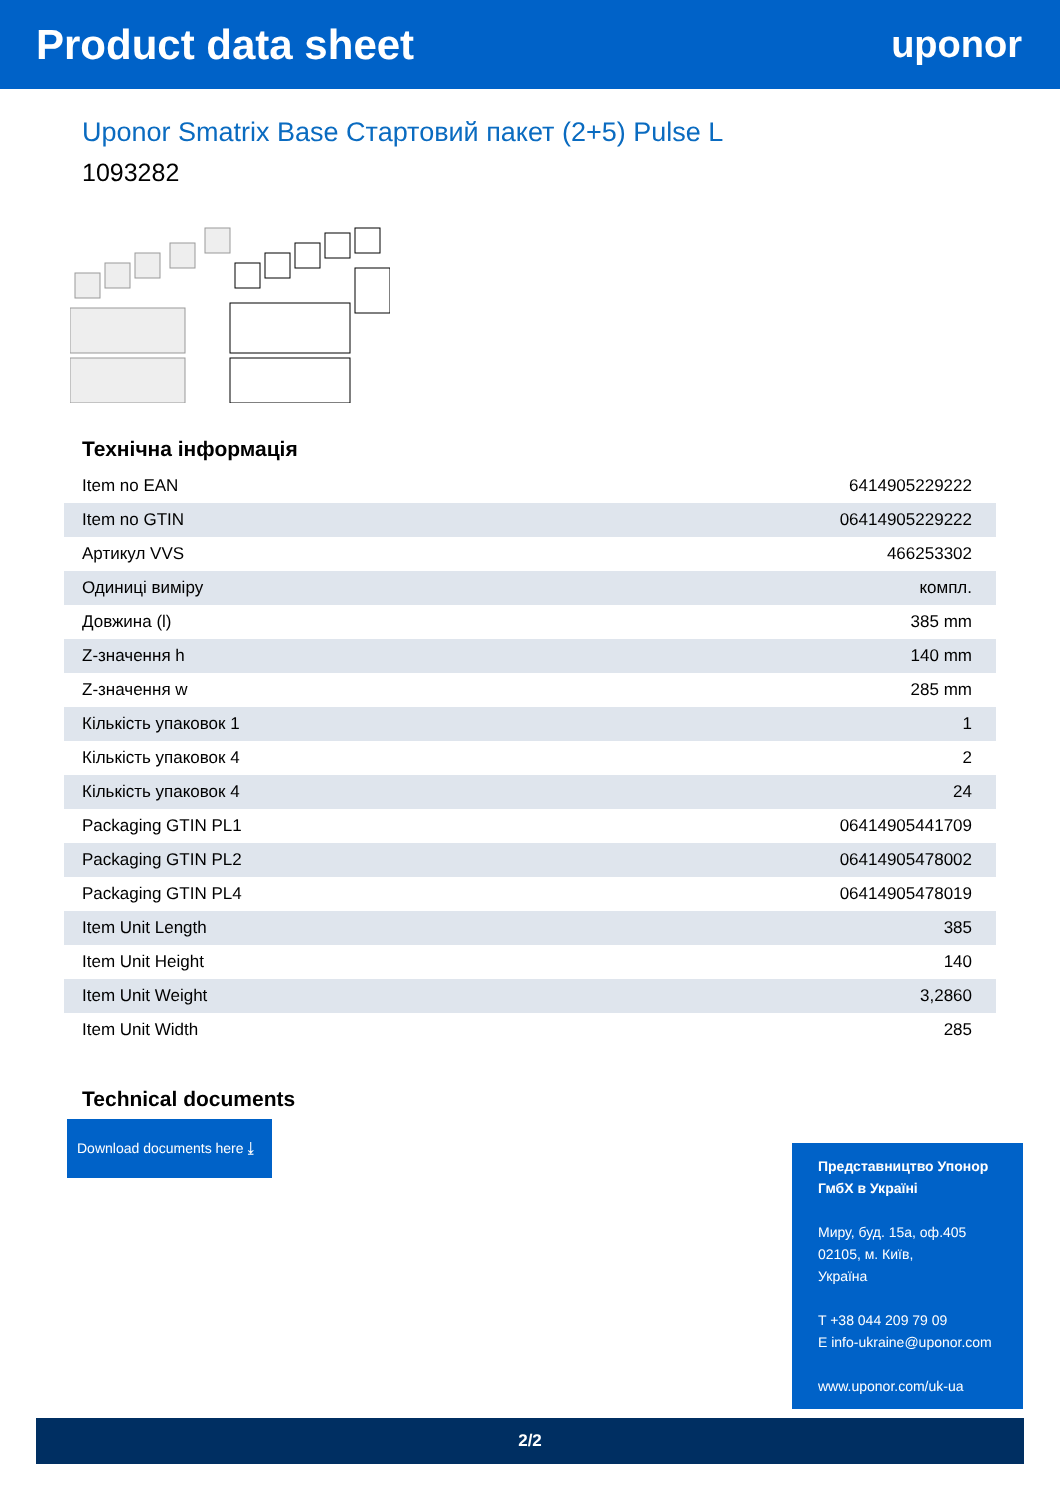Product data sheet uponor
Uponor Smatrix Base Стартовий пакет (2+5) Pulse L
1093282
Технічна інформація
| Item no EAN | 6414905229222 |
| Item no GTIN | 06414905229222 |
| Артикул VVS | 466253302 |
| Одиниці виміру | компл. |
| Довжина (l) | 385 mm |
| Z-значення h | 140 mm |
| Z-значення w | 285 mm |
| Кількість упаковок 1 | 1 |
| Кількість упаковок 4 | 2 |
| Кількість упаковок 4 | 24 |
| Packaging GTIN PL1 | 06414905441709 |
| Packaging GTIN PL2 | 06414905478002 |
| Packaging GTIN PL4 | 06414905478019 |
| Item Unit Length | 385 |
| Item Unit Height | 140 |
| Item Unit Weight | 3,2860 |
| Item Unit Width | 285 |
Technical documents
Download documents here ⤓
Представництво Упонор ГмбХ в Україні
Миру, буд. 15а, оф.405
02105, м. Київ,
Україна
T +38 044 209 79 09
E info-ukraine@uponor.com
www.uponor.com/uk-ua
2/2